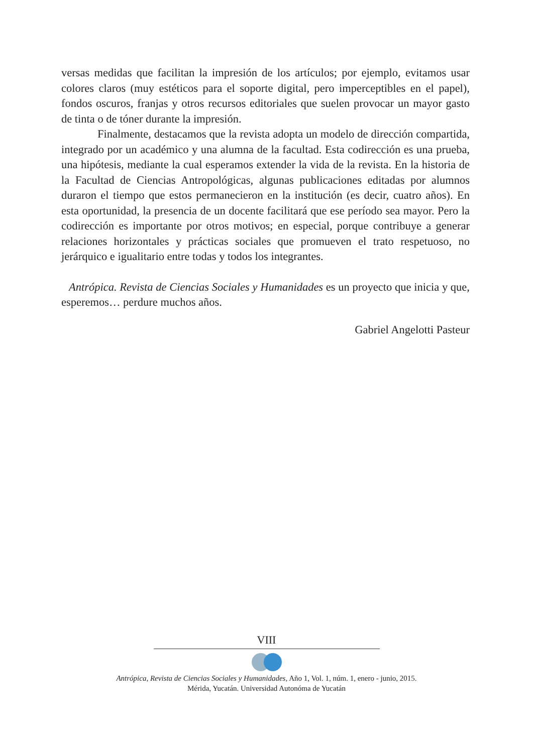versas medidas que facilitan la impresión de los artículos; por ejemplo, evitamos usar colores claros (muy estéticos para el soporte digital, pero imperceptibles en el papel), fondos oscuros, franjas y otros recursos editoriales que suelen provocar un mayor gasto de tinta o de tóner durante la impresión.
Finalmente, destacamos que la revista adopta un modelo de dirección compartida, integrado por un académico y una alumna de la facultad. Esta codirección es una prueba, una hipótesis, mediante la cual esperamos extender la vida de la revista. En la historia de la Facultad de Ciencias Antropológicas, algunas publicaciones editadas por alumnos duraron el tiempo que estos permanecieron en la institución (es decir, cuatro años). En esta oportunidad, la presencia de un docente facilitará que ese período sea mayor. Pero la codirección es importante por otros motivos; en especial, porque contribuye a generar relaciones horizontales y prácticas sociales que promueven el trato respetuoso, no jerárquico e igualitario entre todas y todos los integrantes.
Antrópica. Revista de Ciencias Sociales y Humanidades es un proyecto que inicia y que, esperemos… perdure muchos años.
Gabriel Angelotti Pasteur
VIII
Antrópica, Revista de Ciencias Sociales y Humanidades, Año 1, Vol. 1, núm. 1, enero - junio, 2015.
Mérida, Yucatán. Universidad Autonóma de Yucatán